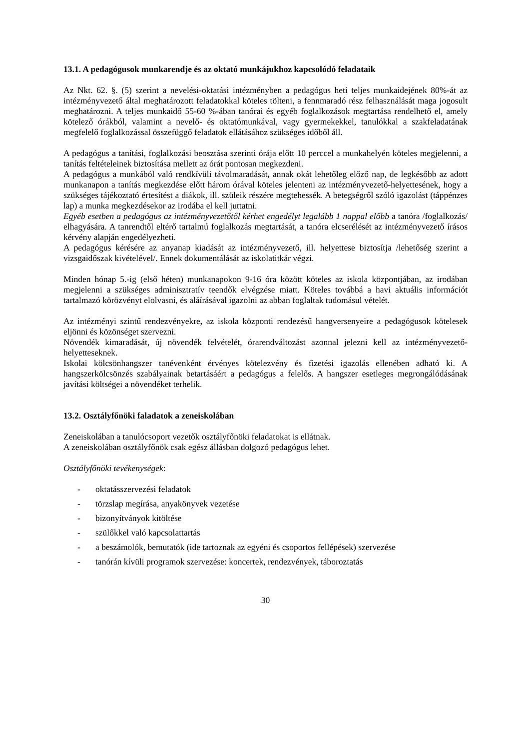13.1. A pedagógusok munkarendje és az oktató munkájukhoz kapcsolódó feladataik
Az Nkt. 62. §. (5) szerint a nevelési-oktatási intézményben a pedagógus heti teljes munkaidejének 80%-át az intézményvezető által meghatározott feladatokkal köteles tölteni, a fennmaradó rész felhasználását maga jogosult meghatározni. A teljes munkaidő 55-60 %-ában tanórai és egyéb foglalkozások megtartása rendelhető el, amely kötelező órákból, valamint a nevelő- és oktatómunkával, vagy gyermekekkel, tanulókkal a szakfeladatának megfelelő foglalkozással összefüggő feladatok ellátásához szükséges időből áll.
A pedagógus a tanítási, foglalkozási beosztása szerinti órája előtt 10 perccel a munkahelyén köteles megjelenni, a tanítás feltételeinek biztosítása mellett az órát pontosan megkezdeni.
A pedagógus a munkából való rendkívüli távolmaradását, annak okát lehetőleg előző nap, de legkésőbb az adott munkanapon a tanítás megkezdése előtt három órával köteles jelenteni az intézményvezető-helyettesének, hogy a szükséges tájékoztató értesítést a diákok, ill. szüleik részére megtehessék. A betegségről szóló igazolást (táppénzes lap) a munka megkezdésekor az irodába el kell juttatni.
Egyéb esetben a pedagógus az intézményvezetőtől kérhet engedélyt legalább 1 nappal előbb a tanóra /foglalkozás/ elhagyására. A tanrendtől eltérő tartalmú foglalkozás megtartását, a tanóra elcserélését az intézményvezető írásos kérvény alapján engedélyezheti.
A pedagógus kérésére az anyanap kiadását az intézményvezető, ill. helyettese biztosítja /lehetőség szerint a vizsgaidőszak kivételével/. Ennek dokumentálását az iskolatitkár végzi.
Minden hónap 5.-ig (első héten) munkanapokon 9-16 óra között köteles az iskola központjában, az irodában megjelenni a szükséges adminisztratív teendők elvégzése miatt. Köteles továbbá a havi aktuális információt tartalmazó körözvényt elolvasni, és aláírásával igazolni az abban foglaltak tudomásul vételét.
Az intézményi szintű rendezvényekre, az iskola központi rendezésű hangversenyeire a pedagógusok kötelesek eljönni és közönséget szervezni.
Növendék kimaradását, új növendék felvételét, órarendváltozást azonnal jelezni kell az intézményvezető-helyetteseknek.
Iskolai kölcsönhangszer tanévenként érvényes kötelezvény és fizetési igazolás ellenében adható ki. A hangszerkölcsönzés szabályainak betartásáért a pedagógus a felelős. A hangszer esetleges megrongálódásának javítási költségei a növendéket terhelik.
13.2. Osztályfőnöki faladatok a zeneiskolában
Zeneiskolában a tanulócsoport vezetők osztályfőnöki feladatokat is ellátnak.
A zeneiskolában osztályfőnök csak egész állásban dolgozó pedagógus lehet.
Osztályfőnöki tevékenységek:
- oktatásszervezési feladatok
- törzslap megírása, anyakönyvek vezetése
- bizonyítványok kitöltése
- szülőkkel való kapcsolattartás
- a beszámolók, bemutatók (ide tartoznak az egyéni és csoportos fellépések) szervezése
- tanórán kívüli programok szervezése: koncertek, rendezvények, táboroztatás
30